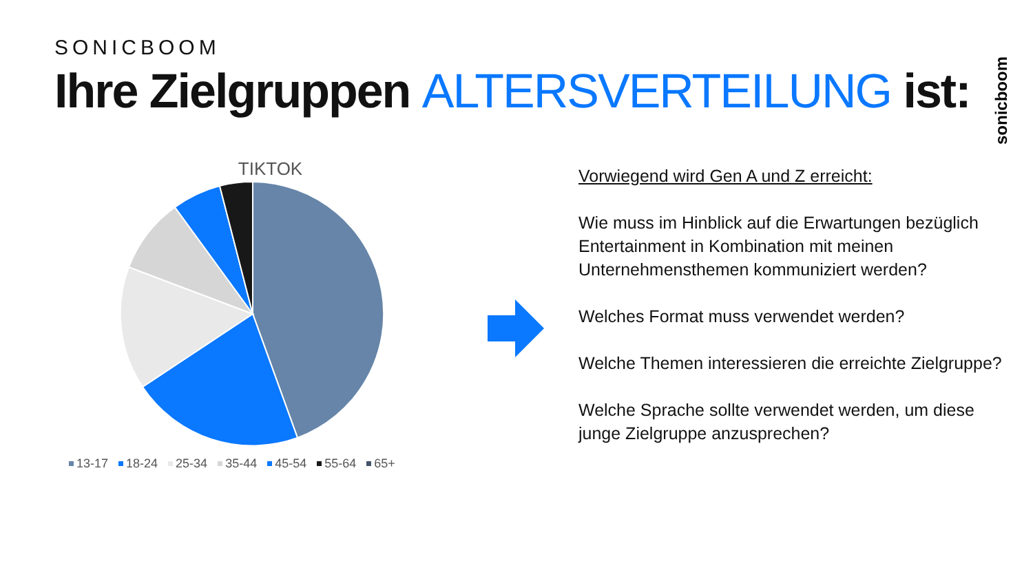SONICBOOM
Ihre Zielgruppen ALTERSVERTEILUNG ist:
sonicboom
TIKTOK
13-17 18-24 25-34 35-44 45-54 55-64 65+
Vorwiegend wird Gen A und Z erreicht:
Wie muss im Hinblick auf die Erwartungen bezüglich Entertainment in Kombination mit meinen Unternehmensthemen kommuniziert werden?
Welches Format muss verwendet werden?
Welche Themen interessieren die erreichte Zielgruppe?
Welche Sprache sollte verwendet werden, um diese junge Zielgruppe anzusprechen?